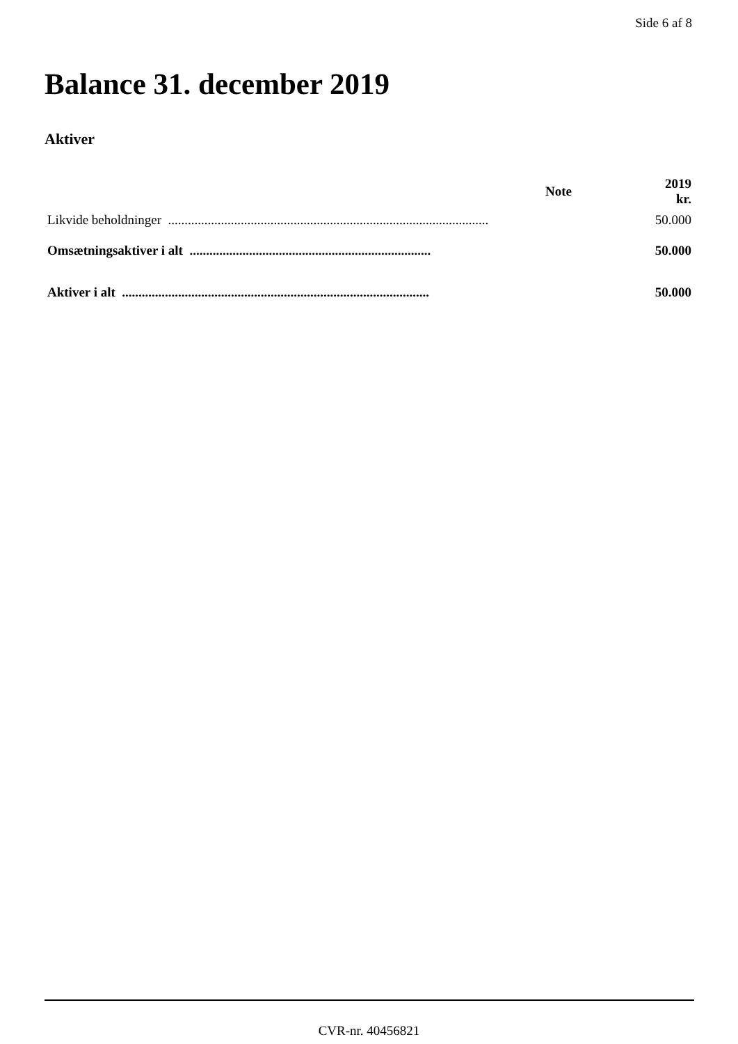Side 6 af 8
Balance 31. december 2019
Aktiver
| | Note | 2019 kr. |
| --- | --- | --- |
| Likvide beholdninger ................................................................................................. | | 50.000 |
| Omsætningsaktiver i alt ......................................................................... | | 50.000 |
| Aktiver i alt ............................................................................................. | | 50.000 |
CVR-nr. 40456821